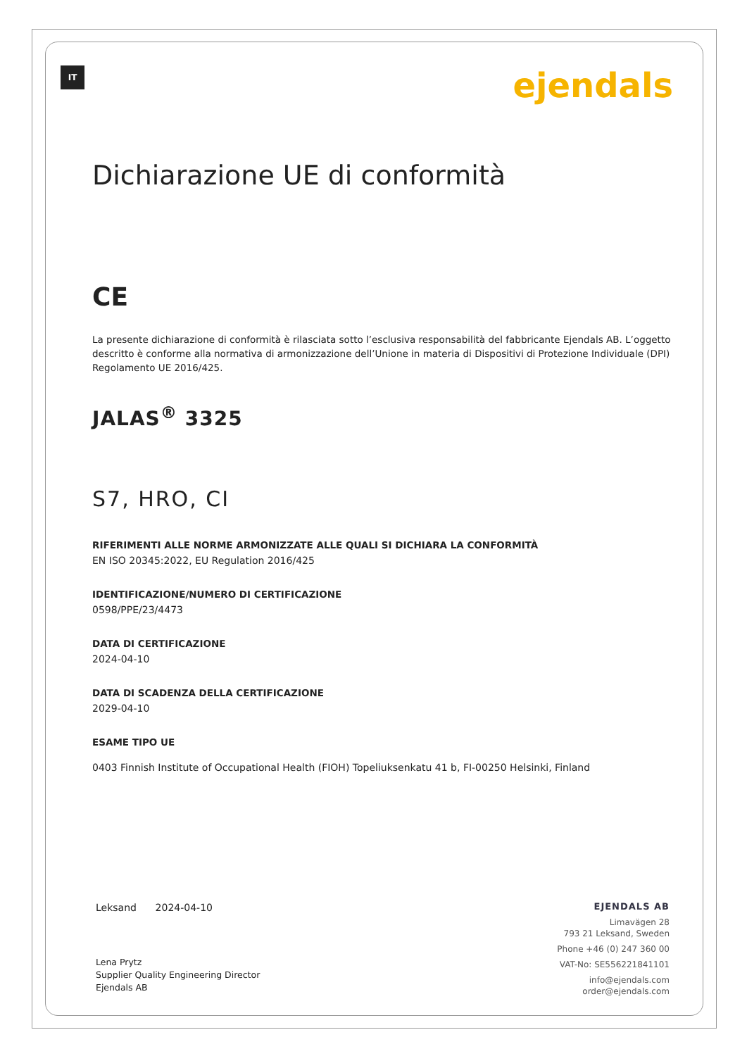IT
ejendals
Dichiarazione UE di conformità
CE
La presente dichiarazione di conformità è rilasciata sotto l’esclusiva responsabilità del fabbricante Ejendals AB. L’oggetto descritto è conforme alla normativa di armonizzazione dell’Unione in materia di Dispositivi di Protezione Individuale (DPI) Regolamento UE 2016/425.
JALAS<sup>®</sup> 3325
S7, HRO, CI
RIFERIMENTI ALLE NORME ARMONIZZATE ALLE QUALI SI DICHIARA LA CONFORMITÀ
EN ISO 20345:2022, EU Regulation 2016/425
IDENTIFICAZIONE/NUMERO DI CERTIFICAZIONE
0598/PPE/23/4473
DATA DI CERTIFICAZIONE
2024-04-10
DATA DI SCADENZA DELLA CERTIFICAZIONE
2029-04-10
ESAME TIPO UE
0403 Finnish Institute of Occupational Health (FIOH) Topeliuksenkatu 41 b, FI-00250 Helsinki, Finland
Leksand 2024-04-10
Lena Prytz
Supplier Quality Engineering Director
Ejendals AB
EJENDALS AB
Limavägen 28
793 21 Leksand, Sweden
Phone +46 (0) 247 360 00
VAT-No: SE556221841101
info@ejendals.com
order@ejendals.com